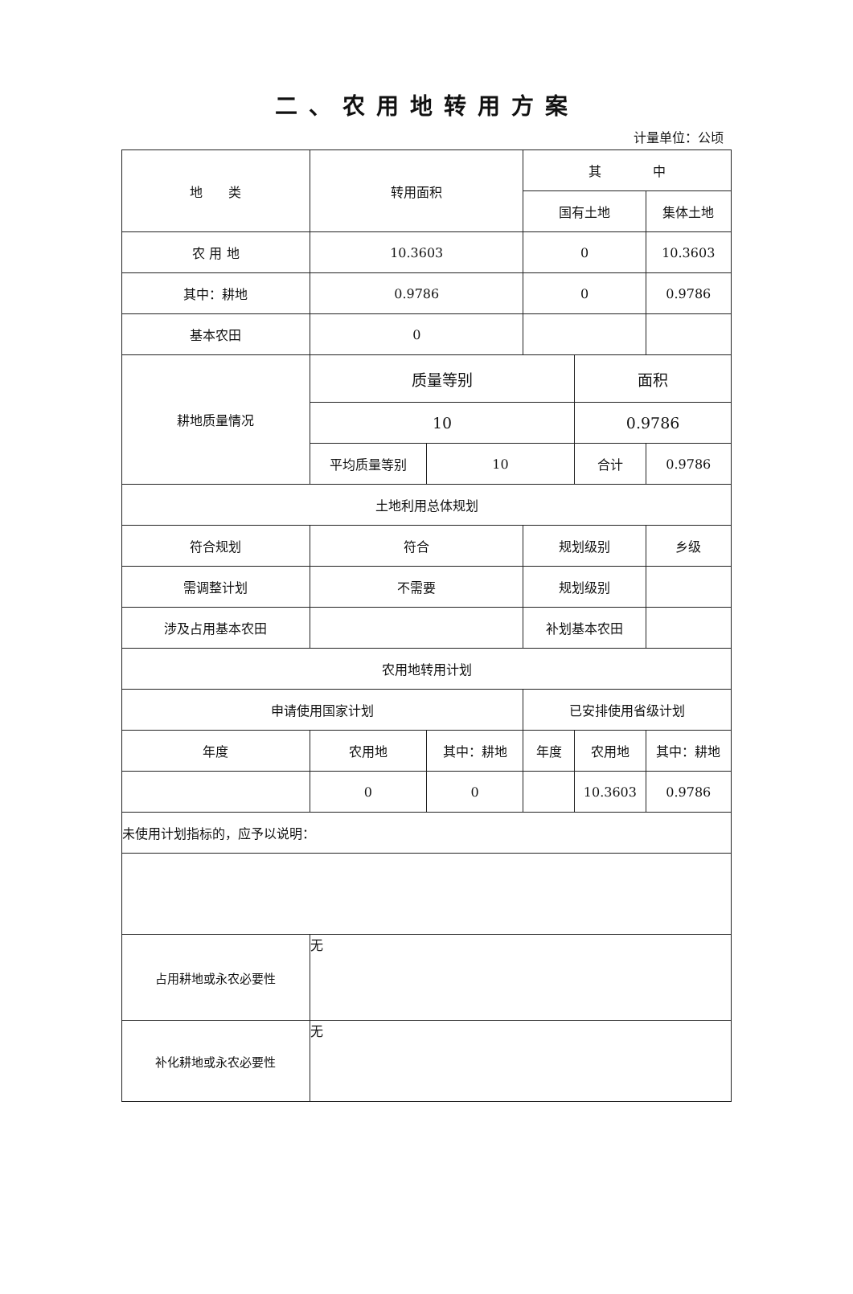二、农用地转用方案
计量单位：公顷
| 地 类 | | 转用面积 | | 其 中 | | | |
| | | | | 国有土地 | | 集体土地 | |
| 农 用 地 | | 10.3603 | | 0 | | 10.3603 | |
| 其中：耕地 | | 0.9786 | | 0 | | 0.9786 | |
| 基本农田 | | 0 | | | | | |
| 耕地质量情况 | | 质量等别 | | | 面积 | | |
| | | 10 | | | 0.9786 | | |
| | | 平均质量等别 | 10 | | 合计 | 0.9786 | |
| 土地利用总体规划 | | | | | | | |
| 符合规划 | | 符合 | | 规划级别 | | 乡级 | |
| 需调整计划 | | 不需要 | | 规划级别 | | | |
| 涉及占用基本农田 | | | | 补划基本农田 | | | |
| 农用地转用计划 | | | | | | | |
| 申请使用国家计划 | | | | 已安排使用省级计划 | | | |
| 年度 | 农用地 | | 其中：耕地 | 年度 | 农用地 | | 其中：耕地 |
| | 0 | | 0 | | 10.3603 | | 0.9786 |
| 未使用计划指标的，应予以说明： | | | | | | | |
| 占用耕地或永农必要性 | | 无 | | | | | |
| 补化耕地或永农必要性 | | 无 | | | | | |